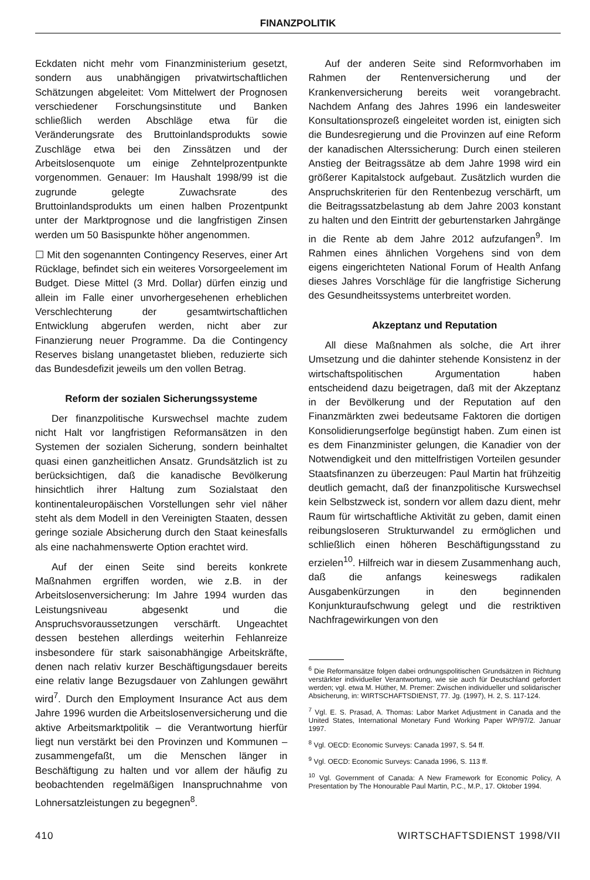FINANZPOLITIK
Eckdaten nicht mehr vom Finanzministerium gesetzt, sondern aus unabhängigen privatwirtschaftlichen Schätzungen abgeleitet: Vom Mittelwert der Prognosen verschiedener Forschungsinstitute und Banken schließlich werden Abschläge etwa für die Veränderungsrate des Bruttoinlandsprodukts sowie Zuschläge etwa bei den Zinssätzen und der Arbeitslosenquote um einige Zehntelprozentpunkte vorgenommen. Genauer: Im Haushalt 1998/99 ist die zugrunde gelegte Zuwachsrate des Bruttoinlandsprodukts um einen halben Prozentpunkt unter der Marktprognose und die langfristigen Zinsen werden um 50 Basispunkte höher angenommen.
☐ Mit den sogenannten Contingency Reserves, einer Art Rücklage, befindet sich ein weiteres Vorsorgeelement im Budget. Diese Mittel (3 Mrd. Dollar) dürfen einzig und allein im Falle einer unvorhergesehenen erheblichen Verschlechterung der gesamtwirtschaftlichen Entwicklung abgerufen werden, nicht aber zur Finanzierung neuer Programme. Da die Contingency Reserves bislang unangetastet blieben, reduzierte sich das Bundesdefizit jeweils um den vollen Betrag.
Reform der sozialen Sicherungssysteme
Der finanzpolitische Kurswechsel machte zudem nicht Halt vor langfristigen Reformansätzen in den Systemen der sozialen Sicherung, sondern beinhaltet quasi einen ganzheitlichen Ansatz. Grundsätzlich ist zu berücksichtigen, daß die kanadische Bevölkerung hinsichtlich ihrer Haltung zum Sozialstaat den kontinentaleuropäischen Vorstellungen sehr viel näher steht als dem Modell in den Vereinigten Staaten, dessen geringe soziale Absicherung durch den Staat keinesfalls als eine nachahmenswerte Option erachtet wird.
Auf der einen Seite sind bereits konkrete Maßnahmen ergriffen worden, wie z.B. in der Arbeitslosenversicherung: Im Jahre 1994 wurden das Leistungsniveau abgesenkt und die Anspruchsvoraussetzungen verschärft. Ungeachtet dessen bestehen allerdings weiterhin Fehlanreize insbesondere für stark saisonabhängige Arbeitskräfte, denen nach relativ kurzer Beschäftigungsdauer bereits eine relativ lange Bezugsdauer von Zahlungen gewährt wird<sup>7</sup>. Durch den Employment Insurance Act aus dem Jahre 1996 wurden die Arbeitslosenversicherung und die aktive Arbeitsmarktpolitik – die Verantwortung hierfür liegt nun verstärkt bei den Provinzen und Kommunen – zusammengefaßt, um die Menschen länger in Beschäftigung zu halten und vor allem der häufig zu beobachtenden regelmäßigen Inanspruchnahme von Lohnersatzleistungen zu begegnen<sup>8</sup>.
Auf der anderen Seite sind Reformvorhaben im Rahmen der Rentenversicherung und der Krankenversicherung bereits weit vorangebracht. Nachdem Anfang des Jahres 1996 ein landesweiter Konsultationsprozeß eingeleitet worden ist, einigten sich die Bundesregierung und die Provinzen auf eine Reform der kanadischen Alterssicherung: Durch einen steileren Anstieg der Beitragssätze ab dem Jahre 1998 wird ein größerer Kapitalstock aufgebaut. Zusätzlich wurden die Anspruchskriterien für den Rentenbezug verschärft, um die Beitragssatzbelastung ab dem Jahre 2003 konstant zu halten und den Eintritt der geburtenstarken Jahrgänge in die Rente ab dem Jahre 2012 aufzufangen<sup>9</sup>. Im Rahmen eines ähnlichen Vorgehens sind von dem eigens eingerichteten National Forum of Health Anfang dieses Jahres Vorschläge für die langfristige Sicherung des Gesundheitssystems unterbreitet worden.
Akzeptanz und Reputation
All diese Maßnahmen als solche, die Art ihrer Umsetzung und die dahinter stehende Konsistenz in der wirtschaftspolitischen Argumentation haben entscheidend dazu beigetragen, daß mit der Akzeptanz in der Bevölkerung und der Reputation auf den Finanzmärkten zwei bedeutsame Faktoren die dortigen Konsolidierungserfolge begünstigt haben. Zum einen ist es dem Finanzminister gelungen, die Kanadier von der Notwendigkeit und den mittelfristigen Vorteilen gesunder Staatsfinanzen zu überzeugen: Paul Martin hat frühzeitig deutlich gemacht, daß der finanzpolitische Kurswechsel kein Selbstzweck ist, sondern vor allem dazu dient, mehr Raum für wirtschaftliche Aktivität zu geben, damit einen reibungsloseren Strukturwandel zu ermöglichen und schließlich einen höheren Beschäftigungsstand zu erzielen<sup>10</sup>. Hilfreich war in diesem Zusammenhang auch, daß die anfangs keineswegs radikalen Ausgabenkürzungen in den beginnenden Konjunkturaufschwung gelegt und die restriktiven Nachfragewirkungen von den
<sup>6</sup> Die Reformansätze folgen dabei ordnungspolitischen Grundsätzen in Richtung verstärkter individueller Verantwortung, wie sie auch für Deutschland gefordert werden; vgl. etwa M. Hüther, M. Premer: Zwischen individueller und solidarischer Absicherung, in: WIRTSCHAFTSDIENST, 77. Jg. (1997), H. 2, S. 117-124.
<sup>7</sup> Vgl. E. S. Prasad, A. Thomas: Labor Market Adjustment in Canada and the United States, International Monetary Fund Working Paper WP/97/2. Januar 1997.
<sup>8</sup> Vgl. OECD: Economic Surveys: Canada 1997, S. 54 ff.
<sup>9</sup> Vgl. OECD: Economic Surveys: Canada 1996, S. 113 ff.
<sup>10</sup> Vgl. Government of Canada: A New Framework for Economic Policy, A Presentation by The Honourable Paul Martin, P.C., M.P., 17. Oktober 1994.
410 WIRTSCHAFTSDIENST 1998/VII